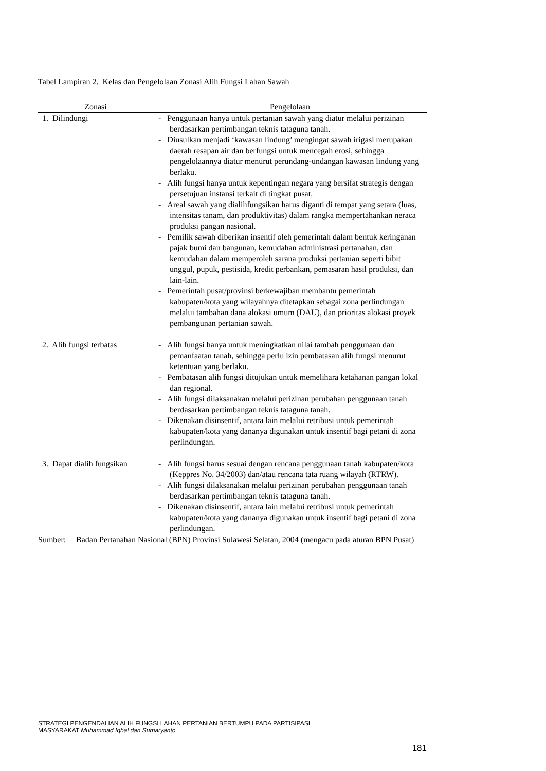Tabel Lampiran 2. Kelas dan Pengelolaan Zonasi Alih Fungsi Lahan Sawah
| Zonasi | Pengelolaan |
| --- | --- |
| 1. Dilindungi | - Penggunaan hanya untuk pertanian sawah yang diatur melalui perizinan berdasarkan pertimbangan teknis tataguna tanah. - Diusulkan menjadi ‘kawasan lindung’ mengingat sawah irigasi merupakan daerah resapan air dan berfungsi untuk mencegah erosi, sehingga pengelolaannya diatur menurut perundang-undangan kawasan lindung yang berlaku. - Alih fungsi hanya untuk kepentingan negara yang bersifat strategis dengan persetujuan instansi terkait di tingkat pusat. - Areal sawah yang dialihfungsikan harus diganti di tempat yang setara (luas, intensitas tanam, dan produktivitas) dalam rangka mempertahankan neraca produksi pangan nasional. - Pemilik sawah diberikan insentif oleh pemerintah dalam bentuk keringanan pajak bumi dan bangunan, kemudahan administrasi pertanahan, dan kemudahan dalam memperoleh sarana produksi pertanian seperti bibit unggul, pupuk, pestisida, kredit perbankan, pemasaran hasil produksi, dan lain-lain. - Pemerintah pusat/provinsi berkewajiban membantu pemerintah kabupaten/kota yang wilayahnya ditetapkan sebagai zona perlindungan melalui tambahan dana alokasi umum (DAU), dan prioritas alokasi proyek pembangunan pertanian sawah. |
| 2. Alih fungsi terbatas | - Alih fungsi hanya untuk meningkatkan nilai tambah penggunaan dan pemanfaatan tanah, sehingga perlu izin pembatasan alih fungsi menurut ketentuan yang berlaku. - Pembatasan alih fungsi ditujukan untuk memelihara ketahanan pangan lokal dan regional. - Alih fungsi dilaksanakan melalui perizinan perubahan penggunaan tanah berdasarkan pertimbangan teknis tataguna tanah. - Dikenakan disinsentif, antara lain melalui retribusi untuk pemerintah kabupaten/kota yang dananya digunakan untuk insentif bagi petani di zona perlindungan. |
| 3. Dapat dialih fungsikan | - Alih fungsi harus sesuai dengan rencana penggunaan tanah kabupaten/kota (Keppres No. 34/2003) dan/atau rencana tata ruang wilayah (RTRW). - Alih fungsi dilaksanakan melalui perizinan perubahan penggunaan tanah berdasarkan pertimbangan teknis tataguna tanah. - Dikenakan disinsentif, antara lain melalui retribusi untuk pemerintah kabupaten/kota yang dananya digunakan untuk insentif bagi petani di zona perlindungan. |
Sumber: Badan Pertanahan Nasional (BPN) Provinsi Sulawesi Selatan, 2004 (mengacu pada aturan BPN Pusat)
STRATEGI PENGENDALIAN ALIH FUNGSI LAHAN PERTANIAN BERTUMPU PADA PARTISIPASI
MASYARAKAT Muhammad Iqbal dan Sumaryanto
181